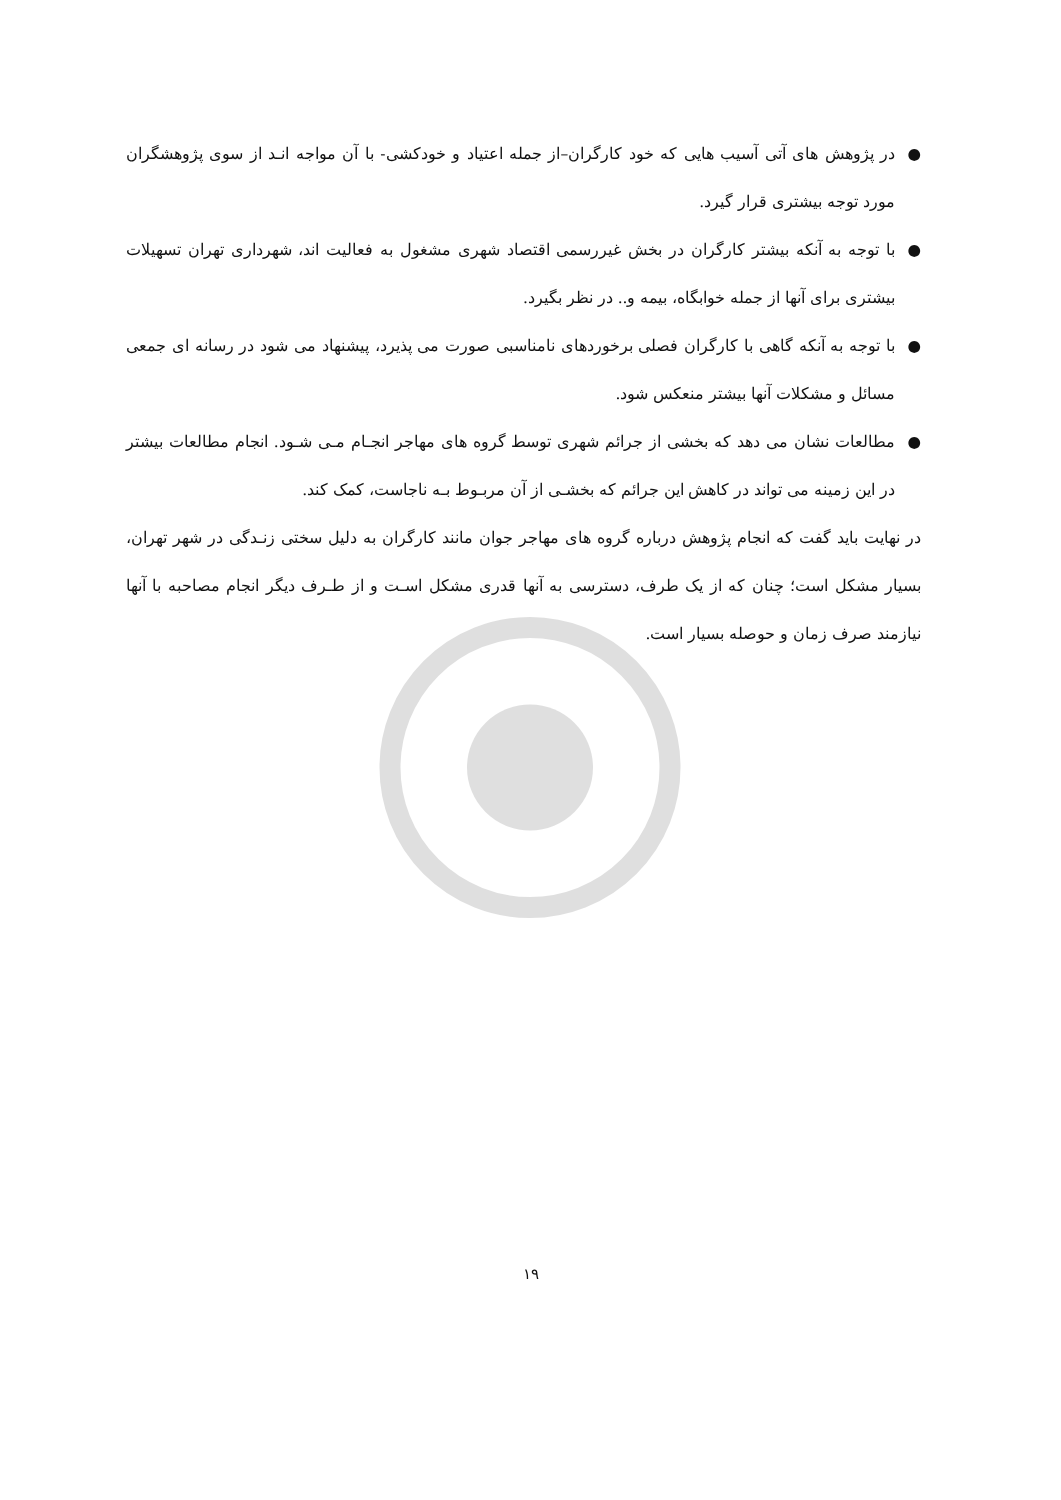● در پژوهش های آتی آسیب هایی که خود کارگران–از جمله اعتیاد و خودکشی- با آن مواجه انـد از سوی پژوهشگران مورد توجه بیشتری قرار گیرد.
● با توجه به آنکه بیشتر کارگران در بخش غیررسمی اقتصاد شهری مشغول به فعالیت اند، شهرداری تهران تسهیلات بیشتری برای آنها از جمله خوابگاه، بیمه و.. در نظر بگیرد.
● با توجه به آنکه گاهی با کارگران فصلی برخوردهای نامناسبی صورت می پذیرد، پیشنهاد می شود در رسانه ای جمعی مسائل و مشکلات آنها بیشتر منعکس شود.
● مطالعات نشان می دهد که بخشی از جرائم شهری توسط گروه های مهاجر انجـام مـی شـود. انجام مطالعات بیشتر در این زمینه می تواند در کاهش این جرائم که بخشـی از آن مربـوط بـه ناجاست، کمک کند.
در نهایت باید گفت که انجام پژوهش درباره گروه های مهاجر جوان مانند کارگران به دلیل سختی زنـدگی در شهر تهران، بسیار مشکل است؛ چنان که از یک طرف، دسترسی به آنها قدری مشکل اسـت و از طـرف دیگر انجام مصاحبه با آنها نیازمند صرف زمان و حوصله بسیار است.
۱۹